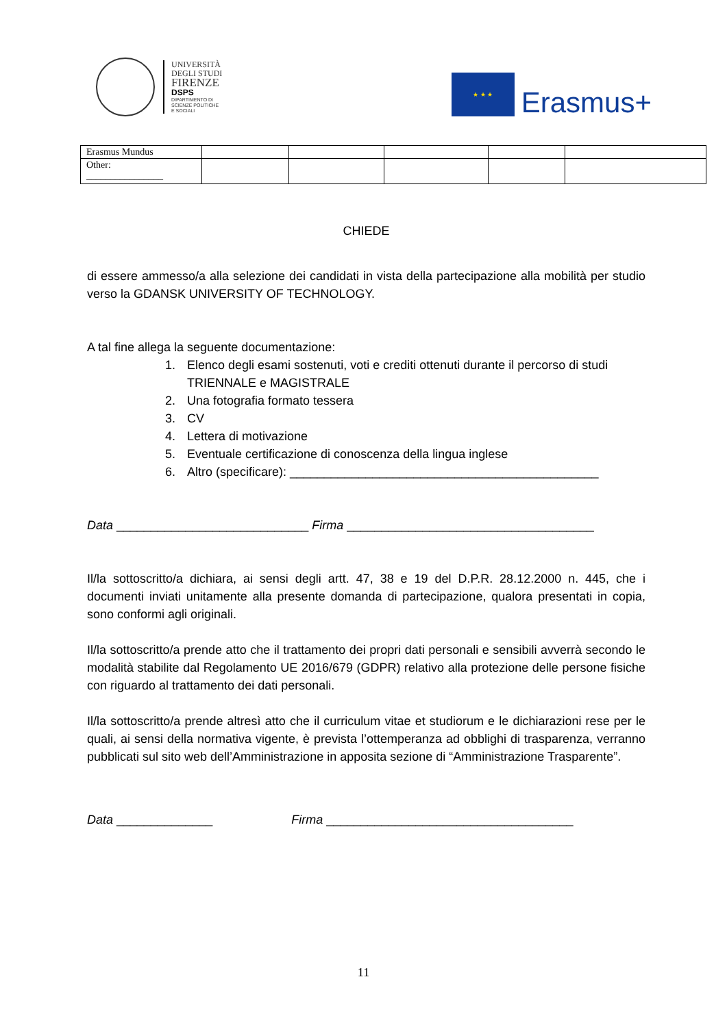UNIVERSITÀ
DEGLI STUDI
FIRENZE
DSPS
DIPARTIMENTO DI
SCIENZE POLITICHE
E SOCIALI
★ ★ ★
Erasmus+
| Erasmus Mundus | | | | | |
| Other: ________________ | | | | | |
CHIEDE
di essere ammesso/a alla selezione dei candidati in vista della partecipazione alla mobilità per studio verso la GDANSK UNIVERSITY OF TECHNOLOGY.
A tal fine allega la seguente documentazione:
1. Elenco degli esami sostenuti, voti e crediti ottenuti durante il percorso di studi TRIENNALE e MAGISTRALE
2. Una fotografia formato tessera
3. CV
4. Lettera di motivazione
5. Eventuale certificazione di conoscenza della lingua inglese
6. Altro (specificare): _____________________________________________
Data ____________________________ Firma ____________________________________
Il/la sottoscritto/a dichiara, ai sensi degli artt. 47, 38 e 19 del D.P.R. 28.12.2000 n. 445, che i documenti inviati unitamente alla presente domanda di partecipazione, qualora presentati in copia, sono conformi agli originali.
Il/la sottoscritto/a prende atto che il trattamento dei propri dati personali e sensibili avverrà secondo le modalità stabilite dal Regolamento UE 2016/679 (GDPR) relativo alla protezione delle persone fisiche con riguardo al trattamento dei dati personali.
Il/la sottoscritto/a prende altresì atto che il curriculum vitae et studiorum e le dichiarazioni rese per le quali, ai sensi della normativa vigente, è prevista l’ottemperanza ad obblighi di trasparenza, verranno pubblicati sul sito web dell’Amministrazione in apposita sezione di “Amministrazione Trasparente”.
Data ______________ Firma ____________________________________
11